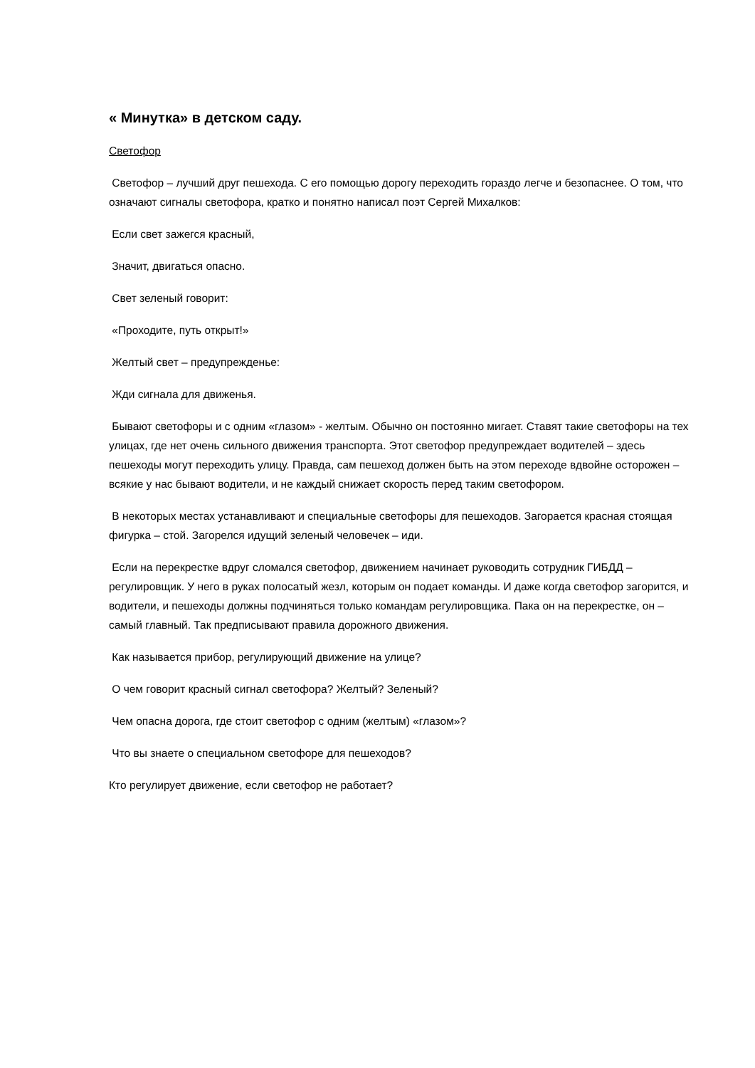« Минутка» в детском саду.
Светофор
Светофор – лучший друг пешехода. С его помощью дорогу переходить гораздо легче и безопаснее. О том, что означают сигналы светофора, кратко и понятно написал поэт Сергей Михалков:
Если свет зажегся красный,
Значит, двигаться опасно.
Свет зеленый говорит:
«Проходите, путь открыт!»
Желтый свет – предупрежденье:
Жди сигнала для движенья.
Бывают светофоры и с одним «глазом» - желтым. Обычно он постоянно мигает. Ставят такие светофоры на тех улицах, где нет очень сильного движения транспорта. Этот светофор предупреждает водителей – здесь пешеходы могут переходить улицу. Правда, сам пешеход должен быть на этом переходе вдвойне осторожен – всякие у нас бывают водители, и не каждый снижает скорость перед таким светофором.
В некоторых местах устанавливают и специальные светофоры для пешеходов. Загорается красная стоящая фигурка – стой. Загорелся идущий зеленый человечек – иди.
Если на перекрестке вдруг сломался светофор, движением начинает руководить сотрудник ГИБДД – регулировщик. У него в руках полосатый жезл, которым он подает команды. И даже когда светофор загорится, и водители, и пешеходы должны подчиняться только командам регулировщика. Пака он на перекрестке, он – самый главный. Так предписывают правила дорожного движения.
Как называется прибор, регулирующий движение на улице?
О чем говорит красный сигнал светофора? Желтый? Зеленый?
Чем опасна дорога, где стоит светофор с одним (желтым) «глазом»?
Что вы знаете о специальном светофоре для пешеходов?
Кто регулирует движение, если светофор не работает?